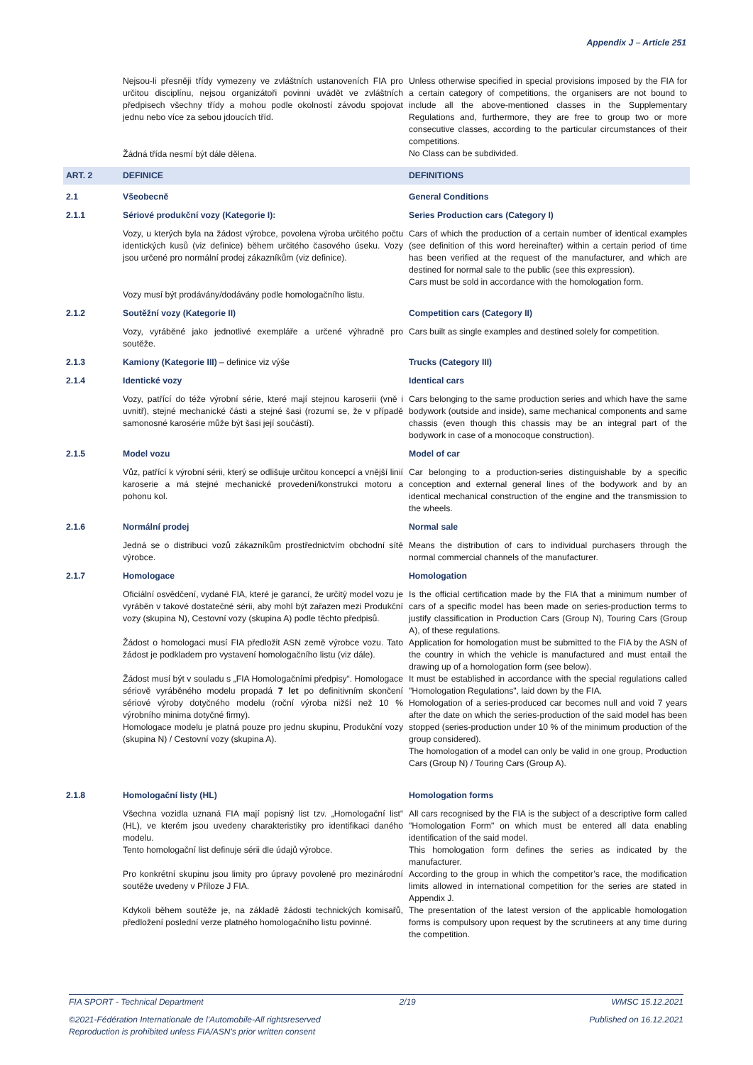Appendix J – Article 251
Nejsou-li přesněji třídy vymezeny ve zvláštních ustanoveních FIA pro určitou disciplínu, nejsou organizátoři povinni uvádět ve zvláštních předpisech všechny třídy a mohou podle okolností závodu spojovat jednu nebo více za sebou jdoucích tříd.
Žádná třída nesmí být dále dělena.
Unless otherwise specified in special provisions imposed by the FIA for a certain category of competitions, the organisers are not bound to include all the above-mentioned classes in the Supplementary Regulations and, furthermore, they are free to group two or more consecutive classes, according to the particular circumstances of their competitions.
No Class can be subdivided.
ART. 2
DEFINICE
DEFINITIONS
2.1
Všeobecně
General Conditions
2.1.1
Sériové produkční vozy (Kategorie I):
Series Production cars (Category I)
Vozy, u kterých byla na žádost výrobce, povolena výroba určitého počtu identických kusů (viz definice) během určitého časového úseku. Vozy jsou určené pro normální prodej zákazníkům (viz definice).
Vozy musí být prodávány/dodávány podle homologačního listu.
Cars of which the production of a certain number of identical examples (see definition of this word hereinafter) within a certain period of time has been verified at the request of the manufacturer, and which are destined for normal sale to the public (see this expression).
Cars must be sold in accordance with the homologation form.
2.1.2
Soutěžní vozy (Kategorie II)
Competition cars (Category II)
Vozy, vyráběné jako jednotlivé exempláře a určené výhradně pro soutěže.
Cars built as single examples and destined solely for competition.
2.1.3
Kamiony (Kategorie III) – definice viz výše
Trucks (Category III)
2.1.4
Identické vozy
Identical cars
Vozy, patřící do téže výrobní série, které mají stejnou karoserii (vně i uvnitř), stejné mechanické části a stejné šasi (rozumí se, že v případě samonosné karosérie může být šasi její součástí).
Cars belonging to the same production series and which have the same bodywork (outside and inside), same mechanical components and same chassis (even though this chassis may be an integral part of the bodywork in case of a monocoque construction).
2.1.5
Model vozu
Model of car
Vůz, patřící k výrobní sérii, který se odlišuje určitou koncepcí a vnější linií karoserie a má stejné mechanické provedení/konstrukci motoru a pohonu kol.
Car belonging to a production-series distinguishable by a specific conception and external general lines of the bodywork and by an identical mechanical construction of the engine and the transmission to the wheels.
2.1.6
Normální prodej
Normal sale
Jedná se o distribuci vozů zákazníkům prostřednictvím obchodní sítě výrobce.
Means the distribution of cars to individual purchasers through the normal commercial channels of the manufacturer.
2.1.7
Homologace
Homologation
Oficiální osvědčení, vydané FIA, které je garancí, že určitý model vozu je vyráběn v takové dostatečné sérii, aby mohl být zařazen mezi Produkční vozy (skupina N), Cestovní vozy (skupina A) podle těchto předpisů.
Žádost o homologaci musí FIA předložit ASN země výrobce vozu. Tato žádost je podkladem pro vystavení homologačního listu (viz dále).
Žádost musí být v souladu s „FIA Homologačními předpisy“. Homologace sériově vyráběného modelu propadá 7 let po definitivním skončení sériové výroby dotyčného modelu (roční výroba nižší než 10 % výrobního minima dotyčné firmy).
Homologace modelu je platná pouze pro jednu skupinu, Produkční vozy (skupina N) / Cestovní vozy (skupina A).
Is the official certification made by the FIA that a minimum number of cars of a specific model has been made on series-production terms to justify classification in Production Cars (Group N), Touring Cars (Group A), of these regulations.
Application for homologation must be submitted to the FIA by the ASN of the country in which the vehicle is manufactured and must entail the drawing up of a homologation form (see below).
It must be established in accordance with the special regulations called "Homologation Regulations", laid down by the FIA.
Homologation of a series-produced car becomes null and void 7 years after the date on which the series-production of the said model has been stopped (series-production under 10 % of the minimum production of the group considered).
The homologation of a model can only be valid in one group, Production Cars (Group N) / Touring Cars (Group A).
2.1.8
Homologační listy (HL)
Homologation forms
Všechna vozidla uznaná FIA mají popisný list tzv. „Homologační list“ (HL), ve kterém jsou uvedeny charakteristiky pro identifikaci daného modelu.
Tento homologační list definuje sérii dle údajů výrobce.
Pro konkrétní skupinu jsou limity pro úpravy povolené pro mezinárodní soutěže uvedeny v Příloze J FIA.
Kdykoli během soutěže je, na základě žádosti technických komisařů, předložení poslední verze platného homologačního listu povinné.
All cars recognised by the FIA is the subject of a descriptive form called "Homologation Form" on which must be entered all data enabling identification of the said model.
This homologation form defines the series as indicated by the manufacturer.
According to the group in which the competitor’s race, the modification limits allowed in international competition for the series are stated in Appendix J.
The presentation of the latest version of the applicable homologation forms is compulsory upon request by the scrutineers at any time during the competition.
FIA SPORT - Technical Department 2/19 WMSC 15.12.2021
©2021-Fédération Internationale de l'Automobile-All rightsreserved
Reproduction is prohibited unless FIA/ASN's prior written consent Published on 16.12.2021